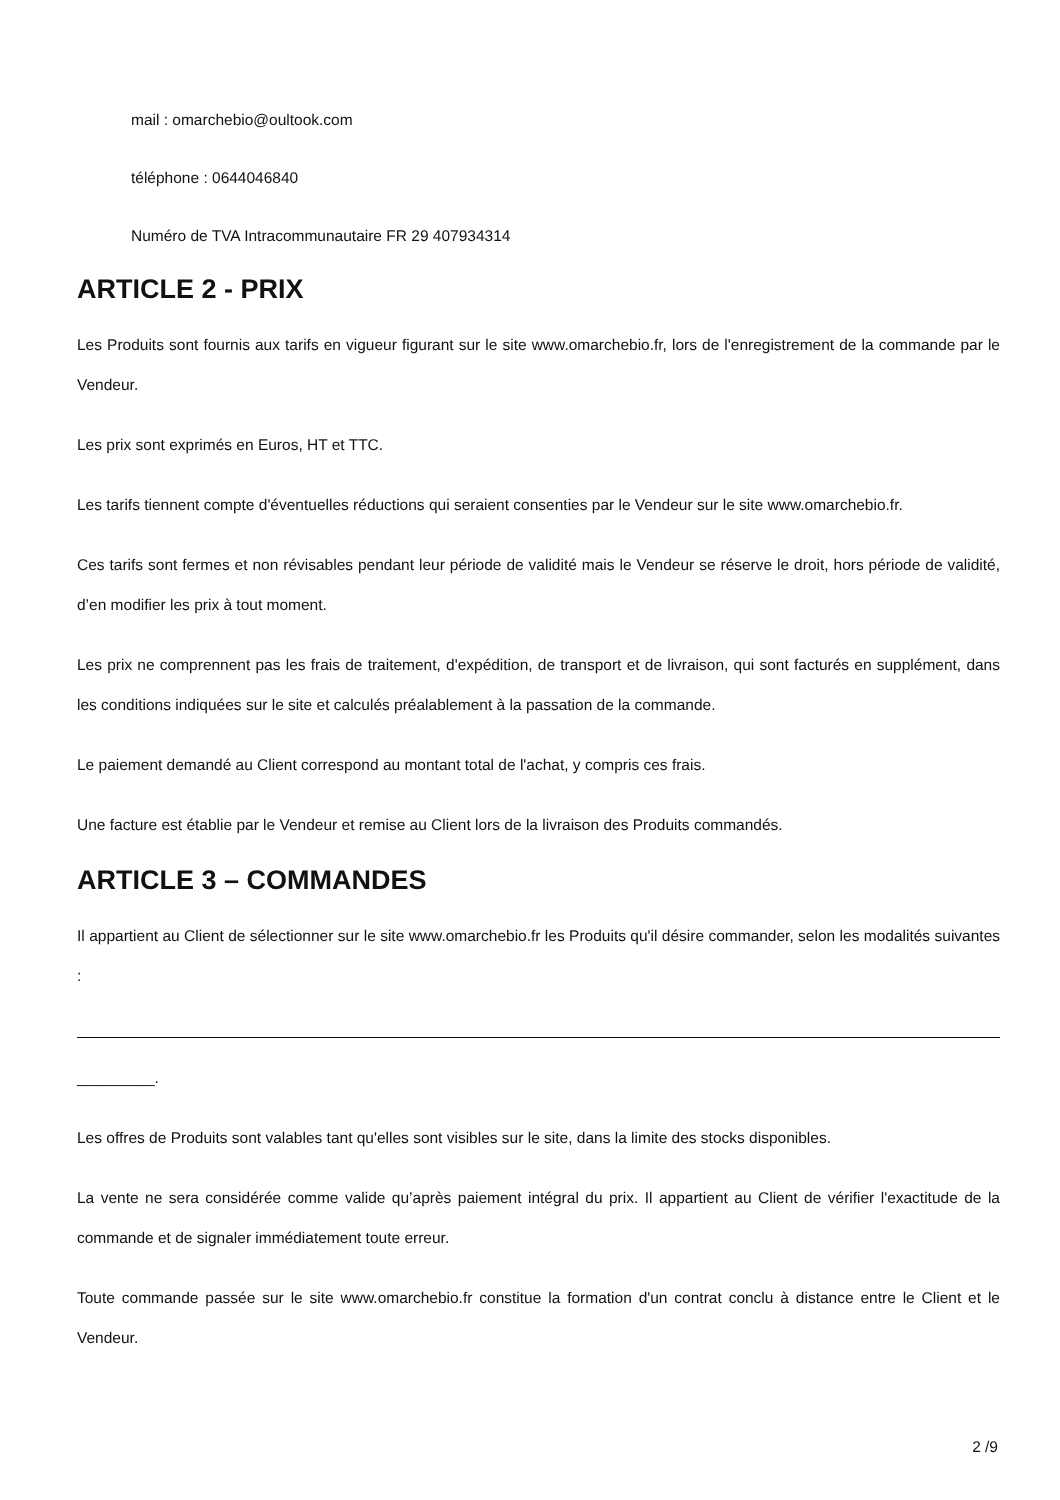mail : omarchebio@oultook.com
téléphone : 0644046840
Numéro de TVA Intracommunautaire FR 29 407934314
ARTICLE 2 - PRIX
Les Produits sont fournis aux tarifs en vigueur figurant sur le site www.omarchebio.fr, lors de l'enregistrement de la commande par le Vendeur.
Les prix sont exprimés en Euros, HT et TTC.
Les tarifs tiennent compte d'éventuelles réductions qui seraient consenties par le Vendeur sur le site www.omarchebio.fr.
Ces tarifs sont fermes et non révisables pendant leur période de validité mais le Vendeur se réserve le droit, hors période de validité, d’en modifier les prix à tout moment.
Les prix ne comprennent pas les frais de traitement, d'expédition, de transport et de livraison, qui sont facturés en supplément, dans les conditions indiquées sur le site et calculés préalablement à la passation de la commande.
Le paiement demandé au Client correspond au montant total de l'achat, y compris ces frais.
Une facture est établie par le Vendeur et remise au Client lors de la livraison des Produits commandés.
ARTICLE 3 – COMMANDES
Il appartient au Client de sélectionner sur le site www.omarchebio.fr les Produits qu'il désire commander, selon les modalités suivantes :
_________.
Les offres de Produits sont valables tant qu'elles sont visibles sur le site, dans la limite des stocks disponibles.
La vente ne sera considérée comme valide qu’après paiement intégral du prix. Il appartient au Client de vérifier l'exactitude de la commande et de signaler immédiatement toute erreur.
Toute commande passée sur le site www.omarchebio.fr constitue la formation d'un contrat conclu à distance entre le Client et le Vendeur.
2 /9